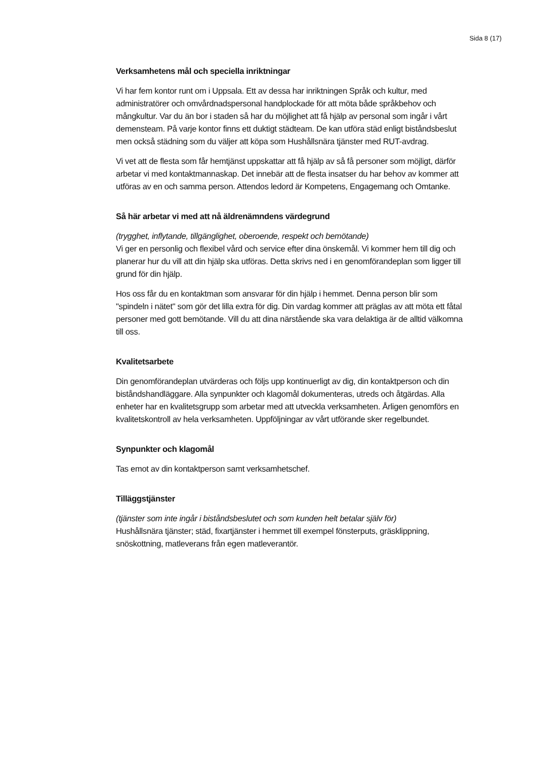Sida 8 (17)
Verksamhetens mål och speciella inriktningar
Vi har fem kontor runt om i Uppsala. Ett av dessa har inriktningen Språk och kultur, med administratörer och omvårdnadspersonal handplockade för att möta både språkbehov och mångkultur. Var du än bor i staden så har du möjlighet att få hjälp av personal som ingår i vårt demensteam. På varje kontor finns ett duktigt städteam. De kan utföra städ enligt biståndsbeslut men också städning som du väljer att köpa som Hushållsnära tjänster med RUT-avdrag.
Vi vet att de flesta som får hemtjänst uppskattar att få hjälp av så få personer som möjligt, därför arbetar vi med kontaktmannaskap. Det innebär att de flesta insatser du har behov av kommer att utföras av en och samma person. Attendos ledord är Kompetens, Engagemang och Omtanke.
Så här arbetar vi med att nå äldrenämndens värdegrund
(trygghet, inflytande, tillgänglighet, oberoende, respekt och bemötande)
Vi ger en personlig och flexibel vård och service efter dina önskemål. Vi kommer hem till dig och planerar hur du vill att din hjälp ska utföras. Detta skrivs ned i en genomförandeplan som ligger till grund för din hjälp.
Hos oss får du en kontaktman som ansvarar för din hjälp i hemmet. Denna person blir som "spindeln i nätet" som gör det lilla extra för dig. Din vardag kommer att präglas av att möta ett fåtal personer med gott bemötande. Vill du att dina närstående ska vara delaktiga är de alltid välkomna till oss.
Kvalitetsarbete
Din genomförandeplan utvärderas och följs upp kontinuerligt av dig, din kontaktperson och din biståndshandläggare. Alla synpunkter och klagomål dokumenteras, utreds och åtgärdas. Alla enheter har en kvalitetsgrupp som arbetar med att utveckla verksamheten. Årligen genomförs en kvalitetskontroll av hela verksamheten. Uppföljningar av vårt utförande sker regelbundet.
Synpunkter och klagomål
Tas emot av din kontaktperson samt verksamhetschef.
Tilläggstjänster
(tjänster som inte ingår i biståndsbeslutet och som kunden helt betalar själv för)
Hushållsnära tjänster; städ, fixartjänster i hemmet till exempel fönsterputs, gräsklippning, snöskottning, matleverans från egen matleverantör.